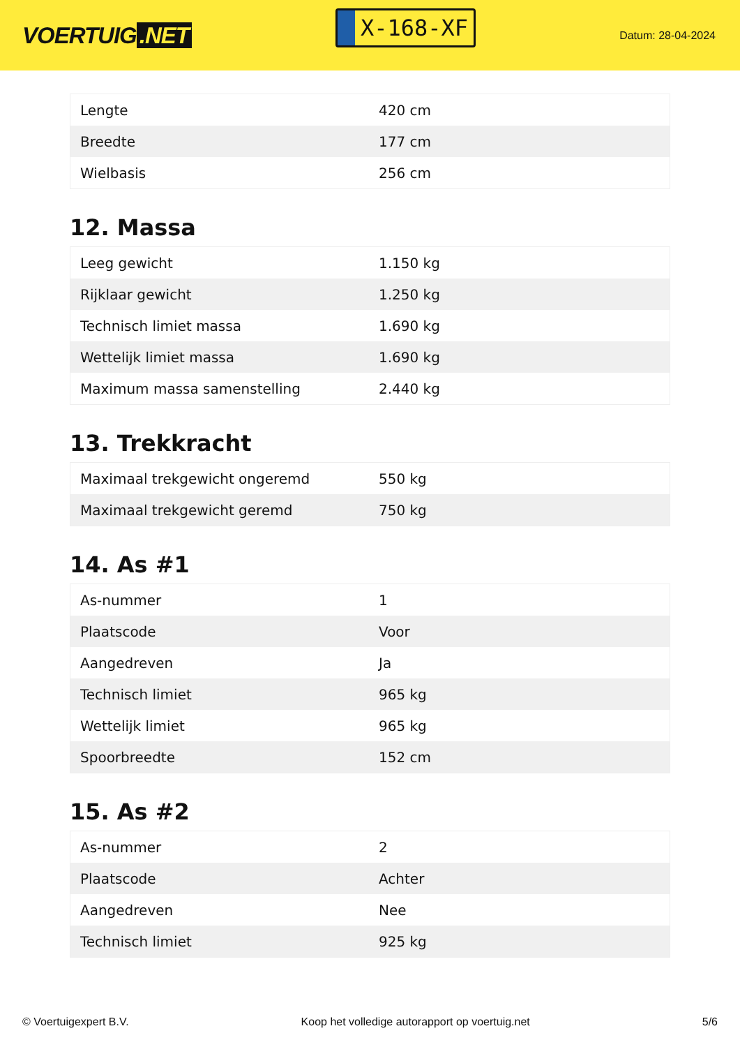VOERTUIG.NET
X-168-XF
Datum: 28-04-2024
| Lengte | 420 cm |
| Breedte | 177 cm |
| Wielbasis | 256 cm |
12. Massa
| Leeg gewicht | 1.150 kg |
| Rijklaar gewicht | 1.250 kg |
| Technisch limiet massa | 1.690 kg |
| Wettelijk limiet massa | 1.690 kg |
| Maximum massa samenstelling | 2.440 kg |
13. Trekkracht
| Maximaal trekgewicht ongeremd | 550 kg |
| Maximaal trekgewicht geremd | 750 kg |
14. As #1
| As-nummer | 1 |
| Plaatscode | Voor |
| Aangedreven | Ja |
| Technisch limiet | 965 kg |
| Wettelijk limiet | 965 kg |
| Spoorbreedte | 152 cm |
15. As #2
| As-nummer | 2 |
| Plaatscode | Achter |
| Aangedreven | Nee |
| Technisch limiet | 925 kg |
© Voertuigexpert B.V. Koop het volledige autorapport op voertuig.net 5/6